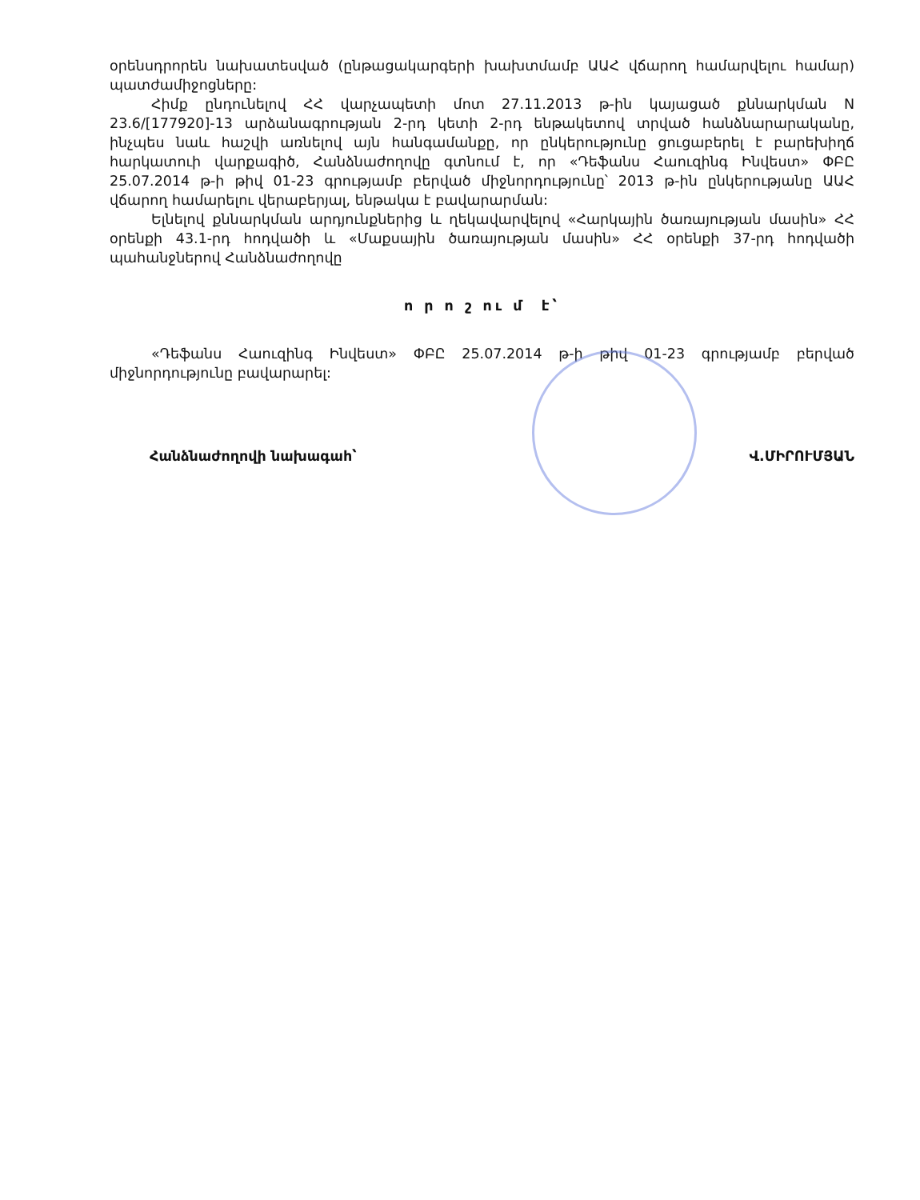օրենսդրորեն նախատեսված (ընթացակարգերի խախտմամբ ԱԱՀ վճարող համարվելու համար) պատժամիջոցները:
Հիմք ընդունելով ՀՀ վարչապետի մոտ 27.11.2013 թ-ին կայացած քննարկման N 23.6/[177920]-13 արձանագրության 2-րդ կետի 2-րդ ենթակետով տրված հանձնարարականը, ինչպես նաև հաշվի առնելով այն հանգամանքը, որ ընկերությունը ցուցաբերել է բարեխիղճ հարկատուի վարքագիծ, Հանձնաժողովը գտնում է, որ «Դեֆանս Հաուզինգ Ինվեստ» ՓԲԸ 25.07.2014 թ-ի թիվ 01-23 գրությամբ բերված միջնորդությունը՝ 2013 թ-ին ընկերությանը ԱԱՀ վճարող համարելու վերաբերյալ, ենթակա է բավարարման:
Ելնելով քննարկման արդյունքներից և ղեկավարվելով «Հարկային ծառայության մասին» ՀՀ օրենքի 43.1-րդ հոդվածի և «Մաքսային ծառայության մասին» ՀՀ օրենքի 37-րդ հոդվածի պահանջներով Հանձնաժողովը
ո ր ո շ ու մ է՝
«Դեֆանս Հաուզինգ Ինվեստ» ՓԲԸ 25.07.2014 թ-ի թիվ 01-23 գրությամբ բերված միջնորդությունը բավարարել:
Հանձնաժողովի նախագահ՝ Վ.ՄԻՐՈՒՄՅԱՆ